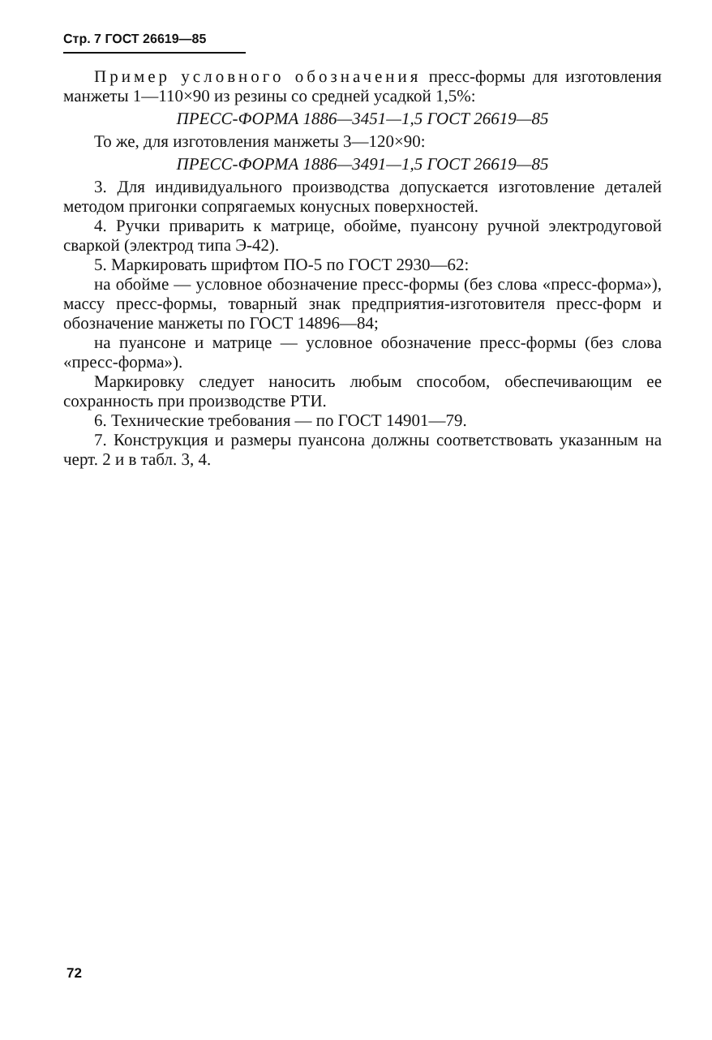Стр. 7 ГОСТ 26619—85
Пример условного обозначения пресс-формы для изготовления манжеты 1—110×90 из резины со средней усадкой 1,5%:
ПРЕСС-ФОРМА 1886—3451—1,5 ГОСТ 26619—85
То же, для изготовления манжеты 3—120×90:
ПРЕСС-ФОРМА 1886—3491—1,5 ГОСТ 26619—85
3. Для индивидуального производства допускается изготовление деталей методом пригонки сопрягаемых конусных поверхностей.
4. Ручки приварить к матрице, обойме, пуансону ручной электродуговой сваркой (электрод типа Э-42).
5. Маркировать шрифтом ПО-5 по ГОСТ 2930—62:
на обойме — условное обозначение пресс-формы (без слова «пресс-форма»), массу пресс-формы, товарный знак предприятия-изготовителя пресс-форм и обозначение манжеты по ГОСТ 14896—84;
на пуансоне и матрице — условное обозначение пресс-формы (без слова «пресс-форма»).
Маркировку следует наносить любым способом, обеспечивающим ее сохранность при производстве РТИ.
6. Технические требования — по ГОСТ 14901—79.
7. Конструкция и размеры пуансона должны соответствовать указанным на черт. 2 и в табл. 3, 4.
72